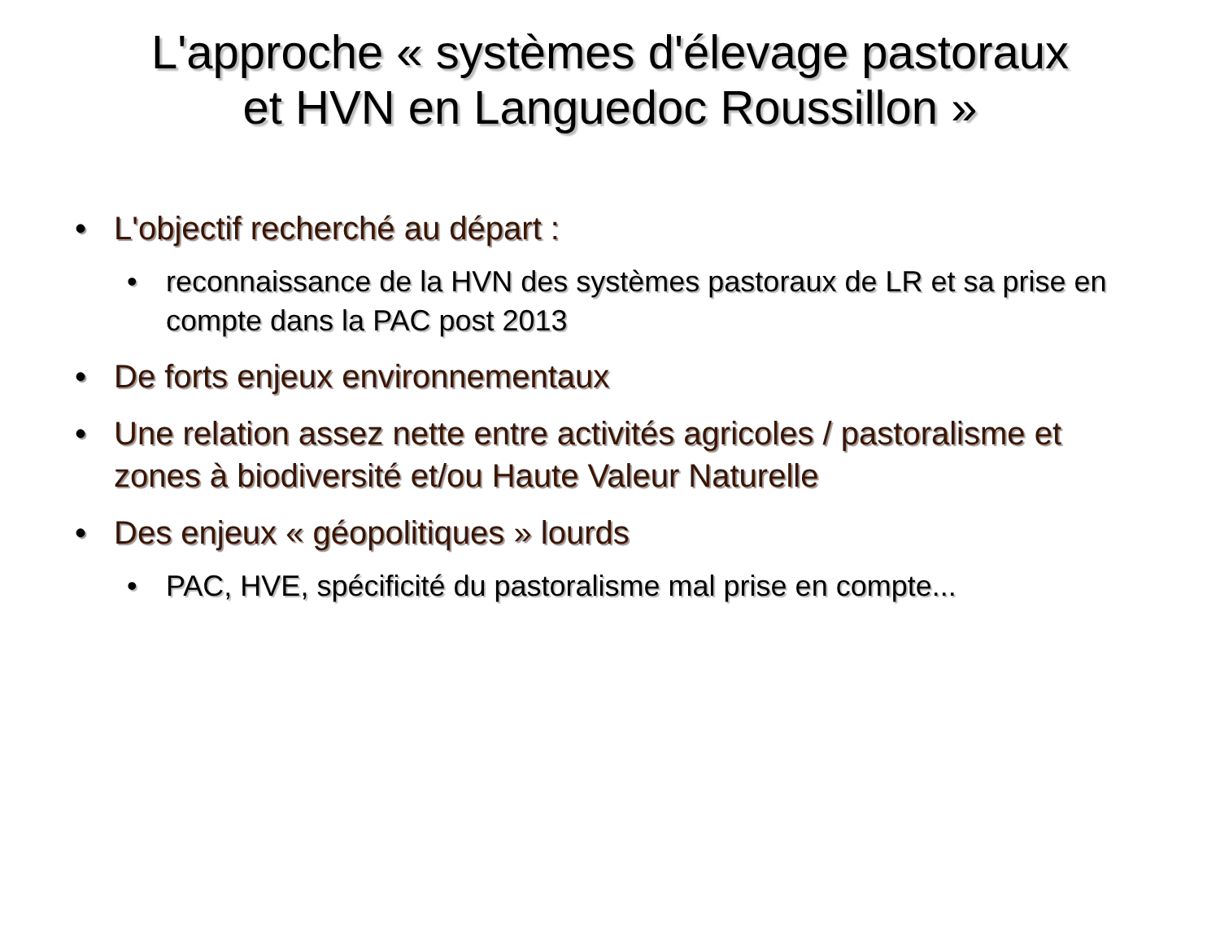L'approche « systèmes d'élevage pastoraux
et HVN en Languedoc Roussillon »
• L'objectif recherché au départ :
• reconnaissance de la HVN des systèmes pastoraux de LR et sa prise en compte dans la PAC post 2013
• De forts enjeux environnementaux
• Une relation assez nette entre activités agricoles / pastoralisme et zones à biodiversité et/ou Haute Valeur Naturelle
• Des enjeux « géopolitiques » lourds
• PAC, HVE, spécificité du pastoralisme mal prise en compte...